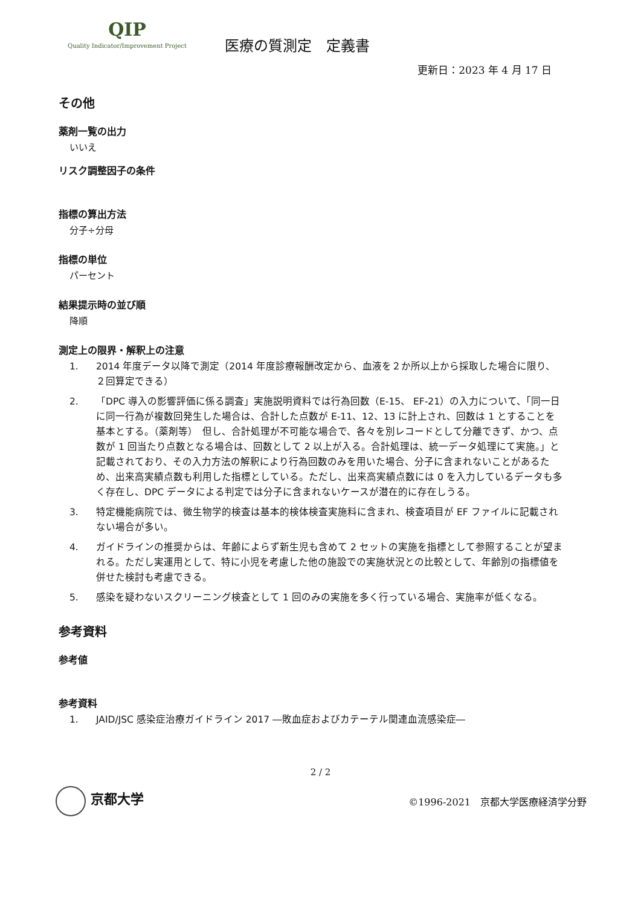QIP
Quality Indicator/Improvement Project
医療の質測定　定義書
更新日：2023 年 4 月 17 日
その他
薬剤一覧の出力
いいえ
リスク調整因子の条件
指標の算出方法
分子÷分母
指標の単位
パーセント
結果提示時の並び順
降順
測定上の限界・解釈上の注意
1. 2014 年度データ以降で測定（2014 年度診療報酬改定から、血液を２か所以上から採取した場合に限り、２回算定できる）
2. 「DPC 導入の影響評価に係る調査」実施説明資料では行為回数（E-15、 EF-21）の入力について、「同一日に同一行為が複数回発生した場合は、合計した点数が E-11、12、13 に計上され、回数は 1 とすることを基本とする。（薬剤等）　但し、合計処理が不可能な場合で、各々を別レコードとして分離できず、かつ、点数が 1 回当たり点数となる場合は、回数として 2 以上が入る。合計処理は、統一データ処理にて実施。」と記載されており、その入力方法の解釈により行為回数のみを用いた場合、分子に含まれないことがあるため、出来高実績点数も利用した指標としている。ただし、出来高実績点数には 0 を入力しているデータも多く存在し、DPC データによる判定では分子に含まれないケースが潜在的に存在しうる。
3. 特定機能病院では、微生物学的検査は基本的検体検査実施料に含まれ、検査項目が EF ファイルに記載されない場合が多い。
4. ガイドラインの推奨からは、年齢によらず新生児も含めて 2 セットの実施を指標として参照することが望まれる。ただし実運用として、特に小児を考慮した他の施設での実施状況との比較として、年齢別の指標値を併せた検討も考慮できる。
5. 感染を疑わないスクリーニング検査として 1 回のみの実施を多く行っている場合、実施率が低くなる。
参考資料
参考値
参考資料
1. JAID/JSC 感染症治療ガイドライン 2017 ―敗血症およびカテーテル関連血流感染症―
2 / 2
京都大学
©1996-2021　京都大学医療経済学分野